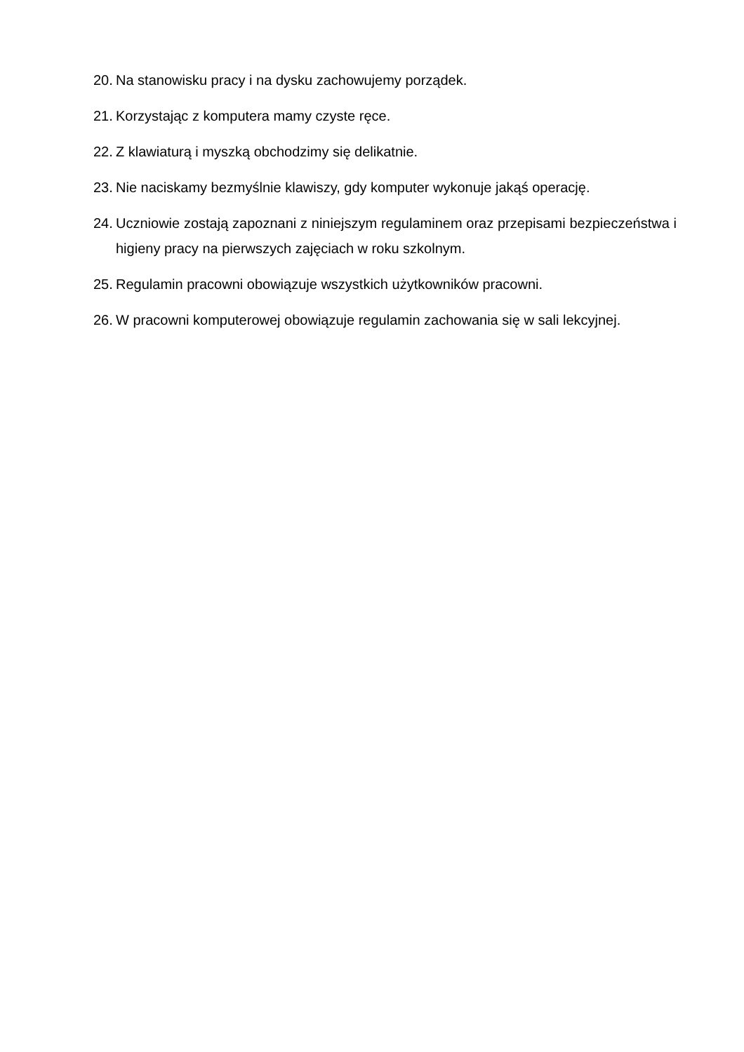20. Na stanowisku pracy i na dysku zachowujemy porządek.
21. Korzystając z komputera mamy czyste ręce.
22. Z klawiaturą i myszką obchodzimy się delikatnie.
23. Nie naciskamy bezmyślnie klawiszy, gdy komputer wykonuje jakąś operację.
24. Uczniowie zostają zapoznani z niniejszym regulaminem oraz przepisami bezpieczeństwa i higieny pracy na pierwszych zajęciach w roku szkolnym.
25. Regulamin pracowni obowiązuje wszystkich użytkowników pracowni.
26. W pracowni komputerowej obowiązuje regulamin zachowania się w sali lekcyjnej.